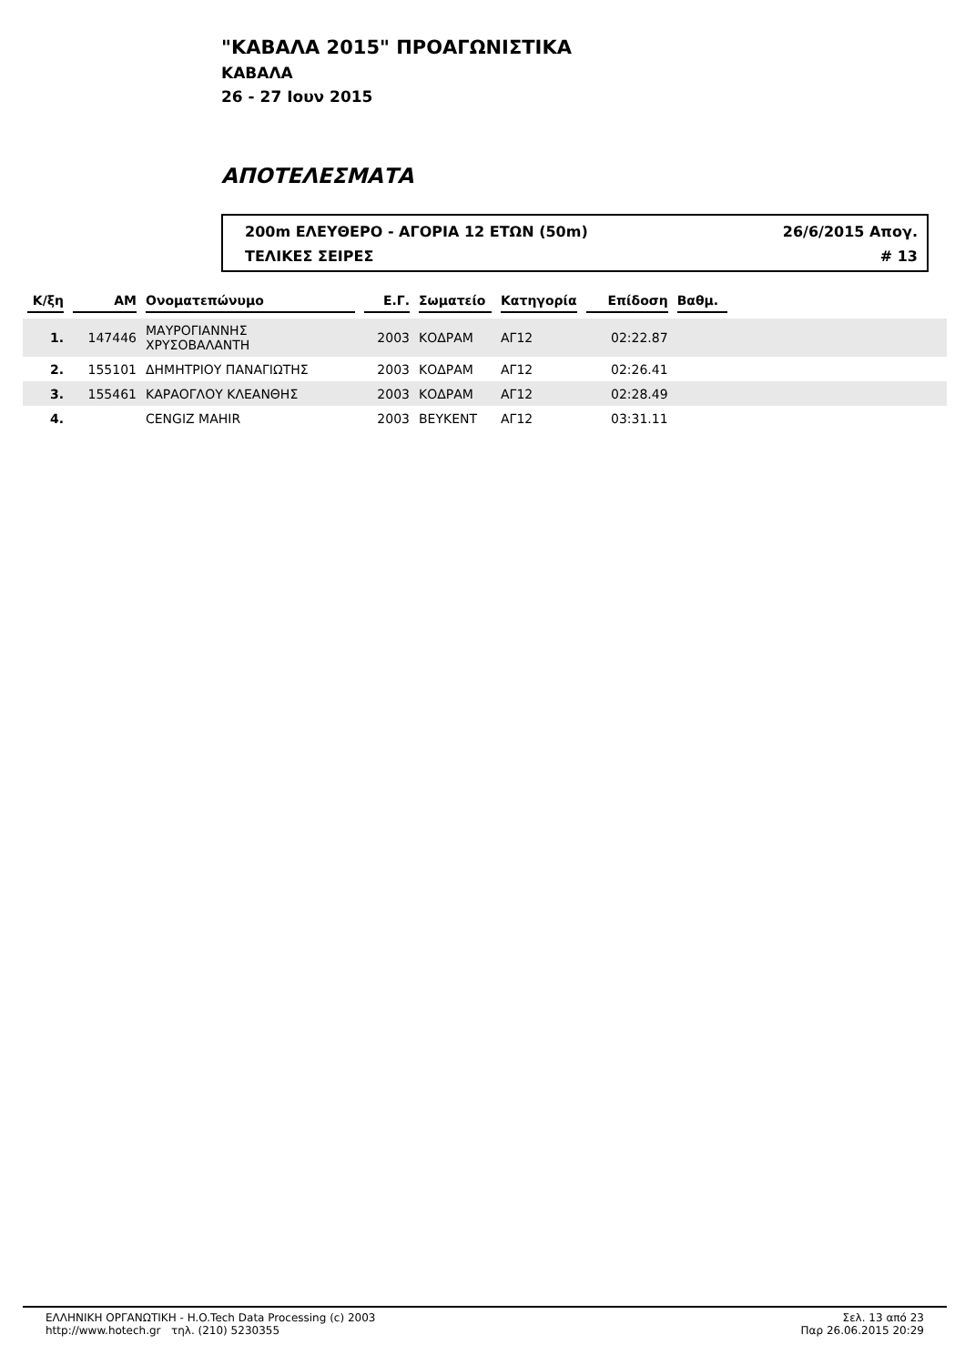"ΚΑΒΑΛΑ 2015" ΠΡΟΑΓΩΝΙΣΤΙΚΑ
ΚΑΒΑΛΑ
26 - 27 Ιουν 2015
ΑΠΟΤΕΛΕΣΜΑΤΑ
200m ΕΛΕΥΘΕΡΟ - ΑΓΟΡΙΑ 12 ΕΤΩΝ (50m) 26/6/2015 Απογ.
ΤΕΛΙΚΕΣ ΣΕΙΡΕΣ # 13
| Κ/ξη | ΑΜ | Ονοματεπώνυμο | Ε.Γ. | Σωματείο | Κατηγορία | Επίδοση | Βαθμ. | |
| --- | --- | --- | --- | --- | --- | --- | --- | --- |
| 1. | 147446 | ΜΑΥΡΟΓΙΑΝΝΗΣ ΧΡΥΣΟΒΑΛΑΝΤΗ | 2003 | ΚΟΔΡΑΜ | ΑΓ12 | 02:22.87 | | |
| 2. | 155101 | ΔΗΜΗΤΡΙΟΥ ΠΑΝΑΓΙΩΤΗΣ | 2003 | ΚΟΔΡΑΜ | ΑΓ12 | 02:26.41 | | |
| 3. | 155461 | ΚΑΡΑΟΓΛΟΥ ΚΛΕΑΝΘΗΣ | 2003 | ΚΟΔΡΑΜ | ΑΓ12 | 02:28.49 | | |
| 4. | | CENGIZ MAHIR | 2003 | ΒΕΥΚΕΝΤ | ΑΓ12 | 03:31.11 | | |
ΕΛΛΗΝΙΚΗ ΟΡΓΑΝΩΤΙΚΗ - H.O.Tech Data Processing (c) 2003
http://www.hotech.gr τηλ. (210) 5230355
Σελ. 13 από 23
Παρ 26.06.2015 20:29